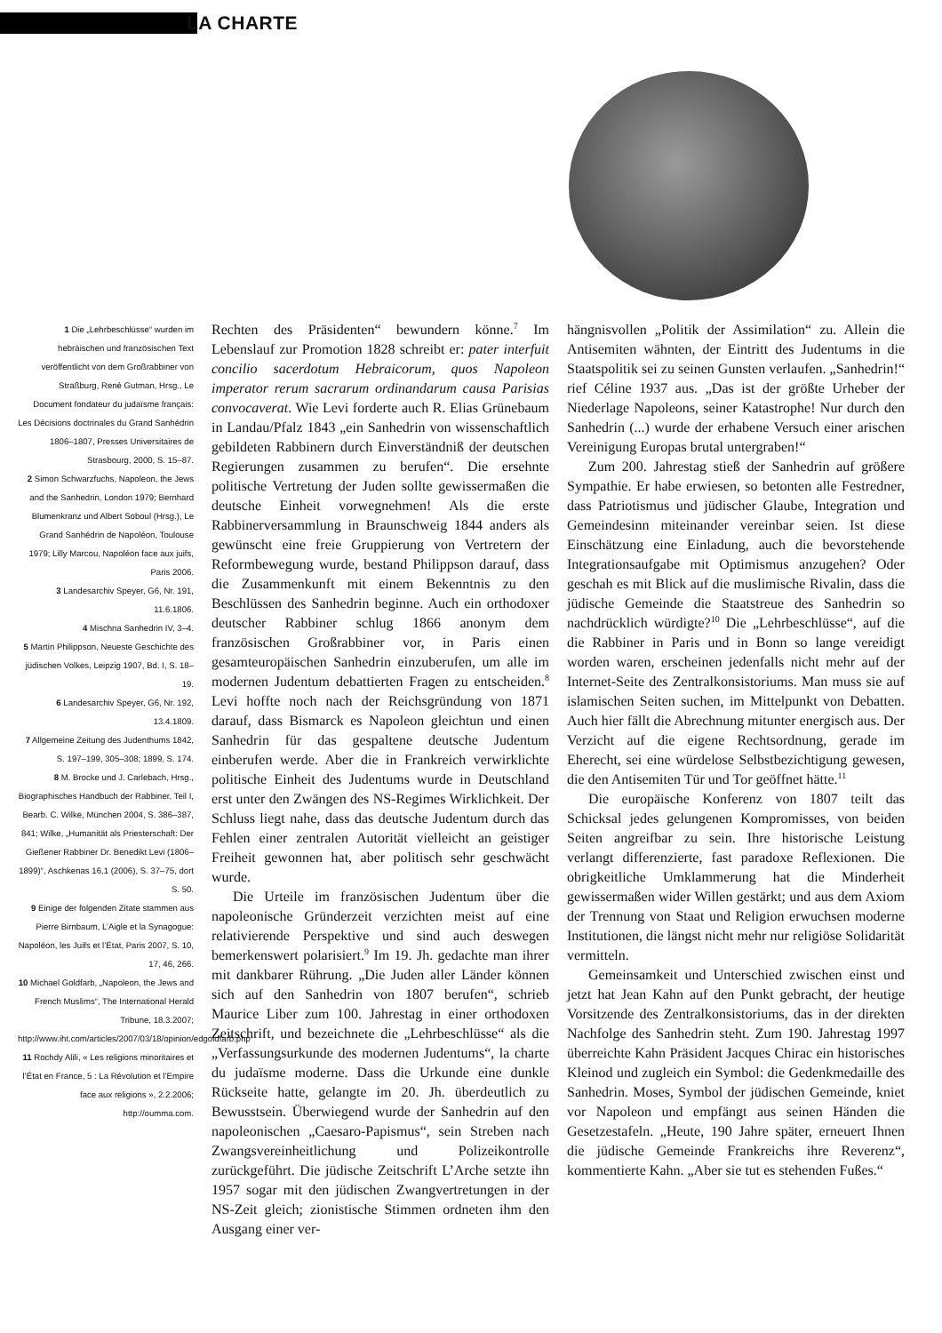LA CHARTE
1 Die „Lehrbeschlüsse“ wurden im hebräischen und französischen Text veröffentlicht von dem Großrabbiner von Straßburg, René Gutman, Hrsg., Le Document fondateur du judaïsme français: Les Décisions doctrinales du Grand Sanhédrin 1806–1807, Presses Universitaires de Strasbourg, 2000, S. 15–87.
2 Simon Schwarzfuchs, Napoleon, the Jews and the Sanhedrin, London 1979; Bernhard Blumenkranz und Albert Soboul (Hrsg.), Le Grand Sanhédrin de Napoléon, Toulouse 1979; Lilly Marcou, Napoléon face aux juifs, Paris 2006.
3 Landesarchiv Speyer, G6, Nr. 191, 11.6.1806.
4 Mischna Sanhedrin IV, 3–4.
5 Martin Philippson, Neueste Geschichte des jüdischen Volkes, Leipzig 1907, Bd. I, S. 18–19.
6 Landesarchiv Speyer, G6, Nr. 192, 13.4.1809.
7 Allgemeine Zeitung des Judenthums 1842, S. 197–199, 305–308; 1899, S. 174.
8 M. Brocke und J. Carlebach, Hrsg., Biographisches Handbuch der Rabbiner, Teil I, Bearb. C. Wilke, München 2004, S. 386–387, 841; Wilke, „Humanität als Priesterschaft: Der Gießener Rabbiner Dr. Benedikt Levi (1806–1899)“, Aschkenas 16,1 (2006), S. 37–75, dort S. 50.
9 Einige der folgenden Zitate stammen aus Pierre Birnbaum, L’Aigle et la Synagogue: Napoléon, les Juifs et l’État, Paris 2007, S. 10, 17, 46, 266.
10 Michael Goldfarb, „Napoleon, the Jews and French Muslims“, The International Herald Tribune, 18.3.2007; http://www.iht.com/articles/2007/03/18/opinion/edgoldfarb.php
11 Rochdy Alili, « Les religions minoritaires et l’État en France, 5 : La Révolution et l’Empire face aux religions », 2.2.2006; http://oumma.com.
Rechten des Präsidenten“ bewundern könne.<sup>7</sup> Im Lebenslauf zur Promotion 1828 schreibt er: pater interfuit concilio sacerdotum Hebraicorum, quos Napoleon imperator rerum sacrarum ordinandarum causa Parisias convocaverat. Wie Levi forderte auch R. Elias Grünebaum in Landau/Pfalz 1843 „ein Sanhedrin von wissenschaftlich gebildeten Rabbinern durch Einverständniß der deutschen Regierungen zusammen zu berufen“. Die ersehnte politische Vertretung der Juden sollte gewissermaßen die deutsche Einheit vorwegnehmen! Als die erste Rabbinerversammlung in Braunschweig 1844 anders als gewünscht eine freie Gruppierung von Vertretern der Reformbewegung wurde, bestand Philippson darauf, dass die Zusammenkunft mit einem Bekenntnis zu den Beschlüssen des Sanhedrin beginne. Auch ein orthodoxer deutscher Rabbiner schlug 1866 anonym dem französischen Großrabbiner vor, in Paris einen gesamteuropäischen Sanhedrin einzuberufen, um alle im modernen Judentum debattierten Fragen zu entscheiden.<sup>8</sup> Levi hoffte noch nach der Reichsgründung von 1871 darauf, dass Bismarck es Napoleon gleichtun und einen Sanhedrin für das gespaltene deutsche Judentum einberufen werde. Aber die in Frankreich verwirklichte politische Einheit des Judentums wurde in Deutschland erst unter den Zwängen des NS-Regimes Wirklichkeit. Der Schluss liegt nahe, dass das deutsche Judentum durch das Fehlen einer zentralen Autorität vielleicht an geistiger Freiheit gewonnen hat, aber politisch sehr geschwächt wurde.
Die Urteile im französischen Judentum über die napoleonische Gründerzeit verzichten meist auf eine relativierende Perspektive und sind auch deswegen bemerkenswert polarisiert.<sup>9</sup> Im 19. Jh. gedachte man ihrer mit dankbarer Rührung. „Die Juden aller Länder können sich auf den Sanhedrin von 1807 berufen“, schrieb Maurice Liber zum 100. Jahrestag in einer orthodoxen Zeitschrift, und bezeichnete die „Lehrbeschlüsse“ als die „Verfassungsurkunde des modernen Judentums“, la charte du judaïsme moderne. Dass die Urkunde eine dunkle Rückseite hatte, gelangte im 20. Jh. überdeutlich zu Bewusstsein. Überwiegend wurde der Sanhedrin auf den napoleonischen „Caesaro-Papismus“, sein Streben nach Zwangsvereinheitlichung und Polizeikontrolle zurückgeführt. Die jüdische Zeitschrift L’Arche setzte ihn 1957 sogar mit den jüdischen Zwangvertretungen in der NS-Zeit gleich; zionistische Stimmen ordneten ihm den Ausgang einer ver-
hängnisvollen „Politik der Assimilation“ zu. Allein die Antisemiten wähnten, der Eintritt des Judentums in die Staatspolitik sei zu seinen Gunsten verlaufen. „Sanhedrin!“ rief Céline 1937 aus. „Das ist der größte Urheber der Niederlage Napoleons, seiner Katastrophe! Nur durch den Sanhedrin (...) wurde der erhabene Versuch einer arischen Vereinigung Europas brutal untergraben!“
Zum 200. Jahrestag stieß der Sanhedrin auf größere Sympathie. Er habe erwiesen, so betonten alle Festredner, dass Patriotismus und jüdischer Glaube, Integration und Gemeindesinn miteinander vereinbar seien. Ist diese Einschätzung eine Einladung, auch die bevorstehende Integrationsaufgabe mit Optimismus anzugehen? Oder geschah es mit Blick auf die muslimische Rivalin, dass die jüdische Gemeinde die Staatstreue des Sanhedrin so nachdrücklich würdigte?<sup>10</sup> Die „Lehrbeschlüsse“, auf die die Rabbiner in Paris und in Bonn so lange vereidigt worden waren, erscheinen jedenfalls nicht mehr auf der Internet-Seite des Zentralkonsistoriums. Man muss sie auf islamischen Seiten suchen, im Mittelpunkt von Debatten. Auch hier fällt die Abrechnung mitunter energisch aus. Der Verzicht auf die eigene Rechtsordnung, gerade im Eherecht, sei eine würdelose Selbstbezichtigung gewesen, die den Antisemiten Tür und Tor geöffnet hätte.<sup>11</sup>
Die europäische Konferenz von 1807 teilt das Schicksal jedes gelungenen Kompromisses, von beiden Seiten angreifbar zu sein. Ihre historische Leistung verlangt differenzierte, fast paradoxe Reflexionen. Die obrigkeitliche Umklammerung hat die Minderheit gewissermaßen wider Willen gestärkt; und aus dem Axiom der Trennung von Staat und Religion erwuchsen moderne Institutionen, die längst nicht mehr nur religiöse Solidarität vermitteln.
Gemeinsamkeit und Unterschied zwischen einst und jetzt hat Jean Kahn auf den Punkt gebracht, der heutige Vorsitzende des Zentralkonsistoriums, das in der direkten Nachfolge des Sanhedrin steht. Zum 190. Jahrestag 1997 überreichte Kahn Präsident Jacques Chirac ein historisches Kleinod und zugleich ein Symbol: die Gedenkmedaille des Sanhedrin. Moses, Symbol der jüdischen Gemeinde, kniet vor Napoleon und empfängt aus seinen Händen die Gesetzestafeln. „Heute, 190 Jahre später, erneuert Ihnen die jüdische Gemeinde Frankreichs ihre Reverenz“, kommentierte Kahn. „Aber sie tut es stehenden Fußes.“